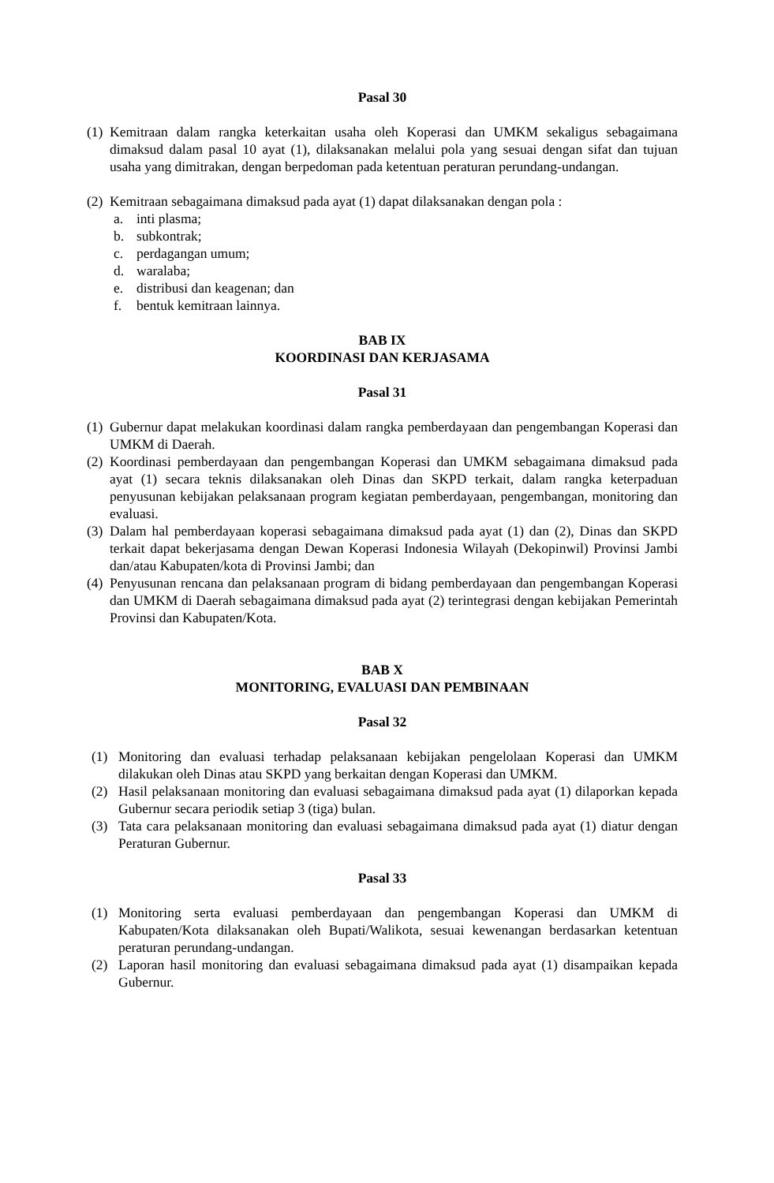Pasal 30
(1)
Kemitraan dalam rangka keterkaitan usaha oleh Koperasi dan UMKM sekaligus sebagaimana dimaksud dalam pasal 10 ayat (1), dilaksanakan melalui pola yang sesuai dengan sifat dan tujuan usaha yang dimitrakan, dengan berpedoman pada ketentuan peraturan perundang-undangan.
(2)
Kemitraan sebagaimana dimaksud pada ayat (1) dapat dilaksanakan dengan pola :
a. inti plasma;
b. subkontrak;
c. perdagangan umum;
d. waralaba;
e. distribusi dan keagenan; dan
f. bentuk kemitraan lainnya.
BAB IX
KOORDINASI DAN KERJASAMA
Pasal 31
(1)
Gubernur dapat melakukan koordinasi dalam rangka pemberdayaan dan pengembangan Koperasi dan UMKM di Daerah.
(2)
Koordinasi pemberdayaan dan pengembangan Koperasi dan UMKM sebagaimana dimaksud pada ayat (1) secara teknis dilaksanakan oleh Dinas dan SKPD terkait, dalam rangka keterpaduan penyusunan kebijakan pelaksanaan program kegiatan pemberdayaan, pengembangan, monitoring dan evaluasi.
(3)
Dalam hal pemberdayaan koperasi sebagaimana dimaksud pada ayat (1) dan (2), Dinas dan SKPD terkait dapat bekerjasama dengan Dewan Koperasi Indonesia Wilayah (Dekopinwil) Provinsi Jambi dan/atau Kabupaten/kota di Provinsi Jambi; dan
(4)
Penyusunan rencana dan pelaksanaan program di bidang pemberdayaan dan pengembangan Koperasi dan UMKM di Daerah sebagaimana dimaksud pada ayat (2) terintegrasi dengan kebijakan Pemerintah Provinsi dan Kabupaten/Kota.
BAB X
MONITORING, EVALUASI DAN PEMBINAAN
Pasal 32
(1) Monitoring dan evaluasi terhadap pelaksanaan kebijakan pengelolaan Koperasi dan UMKM dilakukan oleh Dinas atau SKPD yang berkaitan dengan Koperasi dan UMKM.
(2) Hasil pelaksanaan monitoring dan evaluasi sebagaimana dimaksud pada ayat (1) dilaporkan kepada Gubernur secara periodik setiap 3 (tiga) bulan.
(3) Tata cara pelaksanaan monitoring dan evaluasi sebagaimana dimaksud pada ayat (1) diatur dengan Peraturan Gubernur.
Pasal 33
(1) Monitoring serta evaluasi pemberdayaan dan pengembangan Koperasi dan UMKM di Kabupaten/Kota dilaksanakan oleh Bupati/Walikota, sesuai kewenangan berdasarkan ketentuan peraturan perundang-undangan.
(2) Laporan hasil monitoring dan evaluasi sebagaimana dimaksud pada ayat (1) disampaikan kepada Gubernur.